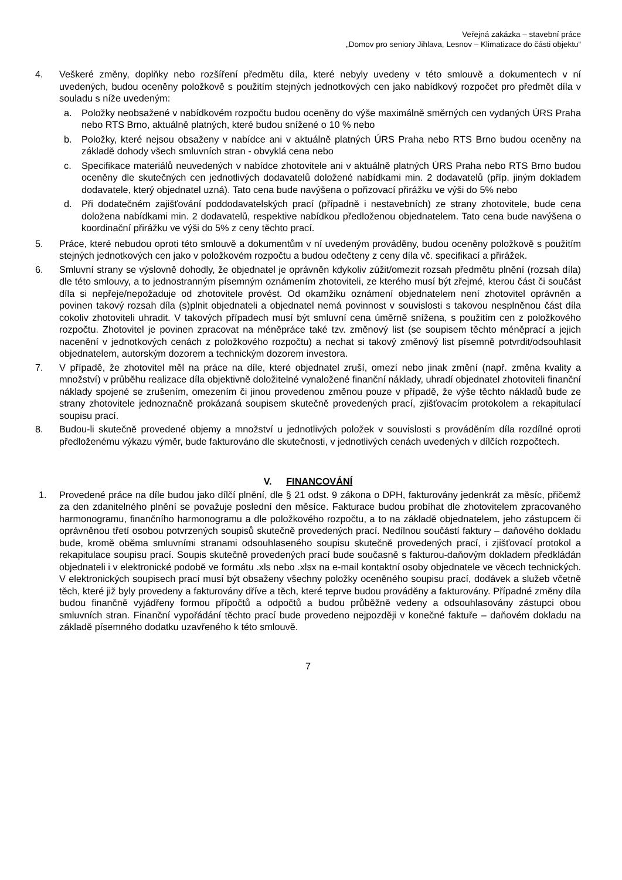Veřejná zakázka – stavební práce
„Domov pro seniory Jihlava, Lesnov – Klimatizace do části objektu“
4. Veškeré změny, doplňky nebo rozšíření předmětu díla, které nebyly uvedeny v této smlouvě a dokumentech v ní uvedených, budou oceněny položkově s použitím stejných jednotkových cen jako nabídkový rozpočet pro předmět díla v souladu s níže uvedeným:
a. Položky neobsažené v nabídkovém rozpočtu budou oceněny do výše maximálně směrných cen vydaných ÚRS Praha nebo RTS Brno, aktuálně platných, které budou snížené o 10 % nebo
b. Položky, které nejsou obsaženy v nabídce ani v aktuálně platných ÚRS Praha nebo RTS Brno budou oceněny na základě dohody všech smluvních stran - obvyklá cena nebo
c. Specifikace materiálů neuvedených v nabídce zhotovitele ani v aktuálně platných ÚRS Praha nebo RTS Brno budou oceněny dle skutečných cen jednotlivých dodavatelů doložené nabídkami min. 2 dodavatelů (příp. jiným dokladem dodavatele, který objednatel uzná). Tato cena bude navýšena o pořizovací přirážku ve výši do 5% nebo
d. Při dodatečném zajišťování poddodavatelských prací (případně i nestavebních) ze strany zhotovitele, bude cena doložena nabídkami min. 2 dodavatelů, respektive nabídkou předloženou objednatelem. Tato cena bude navýšena o koordinační přirážku ve výši do 5% z ceny těchto prací.
5. Práce, které nebudou oproti této smlouvě a dokumentům v ní uvedeným prováděny, budou oceněny položkově s použitím stejných jednotkových cen jako v položkovém rozpočtu a budou odečteny z ceny díla vč. specifikací a přirážek.
6. Smluvní strany se výslovně dohodly, že objednatel je oprávněn kdykoliv zúžit/omezit rozsah předmětu plnění (rozsah díla) dle této smlouvy, a to jednostranným písemným oznámením zhotoviteli, ze kterého musí být zřejmé, kterou část či součást díla si nepřeje/nepožaduje od zhotovitele provést. Od okamžiku oznámení objednatelem není zhotovitel oprávněn a povinen takový rozsah díla (s)plnit objednateli a objednatel nemá povinnost v souvislosti s takovou nesplněnou část díla cokoliv zhotoviteli uhradit. V takových případech musí být smluvní cena úměrně snížena, s použitím cen z položkového rozpočtu. Zhotovitel je povinen zpracovat na méněpráce také tzv. změnový list (se soupisem těchto méněprací a jejich nacenění v jednotkových cenách z položkového rozpočtu) a nechat si takový změnový list písemně potvrdit/odsouhlasit objednatelem, autorským dozorem a technickým dozorem investora.
7. V případě, že zhotovitel měl na práce na díle, které objednatel zruší, omezí nebo jinak změní (např. změna kvality a množství) v průběhu realizace díla objektivně doložitelné vynaložené finanční náklady, uhradí objednatel zhotoviteli finanční náklady spojené se zrušením, omezením či jinou provedenou změnou pouze v případě, že výše těchto nákladů bude ze strany zhotovitele jednoznačně prokázaná soupisem skutečně provedených prací, zjišťovacím protokolem a rekapitulací soupisu prací.
8. Budou-li skutečně provedené objemy a množství u jednotlivých položek v souvislosti s prováděním díla rozdílné oproti předloženému výkazu výměr, bude fakturováno dle skutečnosti, v jednotlivých cenách uvedených v dílčích rozpočtech.
V. FINANCOVÁNÍ
1. Provedené práce na díle budou jako dílčí plnění, dle § 21 odst. 9 zákona o DPH, fakturovány jedenkrát za měsíc, přičemž za den zdanitelného plnění se považuje poslední den měsíce. Fakturace budou probíhat dle zhotovitelem zpracovaného harmonogramu, finančního harmonogramu a dle položkového rozpočtu, a to na základě objednatelem, jeho zástupcem či oprávněnou třetí osobou potvrzených soupisů skutečně provedených prací. Nedílnou součástí faktury – daňového dokladu bude, kromě oběma smluvními stranami odsouhlaseného soupisu skutečně provedených prací, i zjišťovací protokol a rekapitulace soupisu prací. Soupis skutečně provedených prací bude současně s fakturou-daňovým dokladem předkládán objednateli i v elektronické podobě ve formátu .xls nebo .xlsx na e-mail kontaktní osoby objednatele ve věcech technických. V elektronických soupisech prací musí být obsaženy všechny položky oceněného soupisu prací, dodávek a služeb včetně těch, které již byly provedeny a fakturovány dříve a těch, které teprve budou prováděny a fakturovány. Případné změny díla budou finančně vyjádřeny formou přípočtů a odpočtů a budou průběžně vedeny a odsouhlasovány zástupci obou smluvních stran. Finanční vypořádání těchto prací bude provedeno nejpozději v konečné faktuře – daňovém dokladu na základě písemného dodatku uzavřeného k této smlouvě.
7